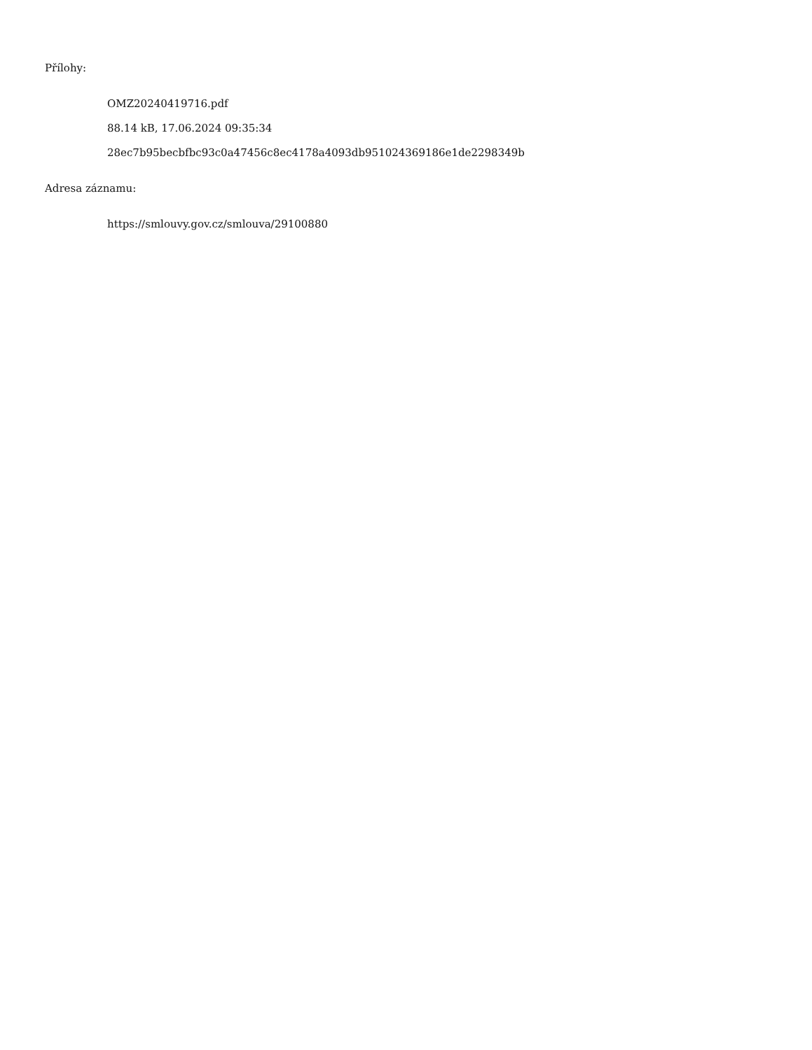Přílohy:
OMZ20240419716.pdf
88.14 kB, 17.06.2024 09:35:34
28ec7b95becbfbc93c0a47456c8ec4178a4093db951024369186e1de2298349b
Adresa záznamu:
https://smlouvy.gov.cz/smlouva/29100880